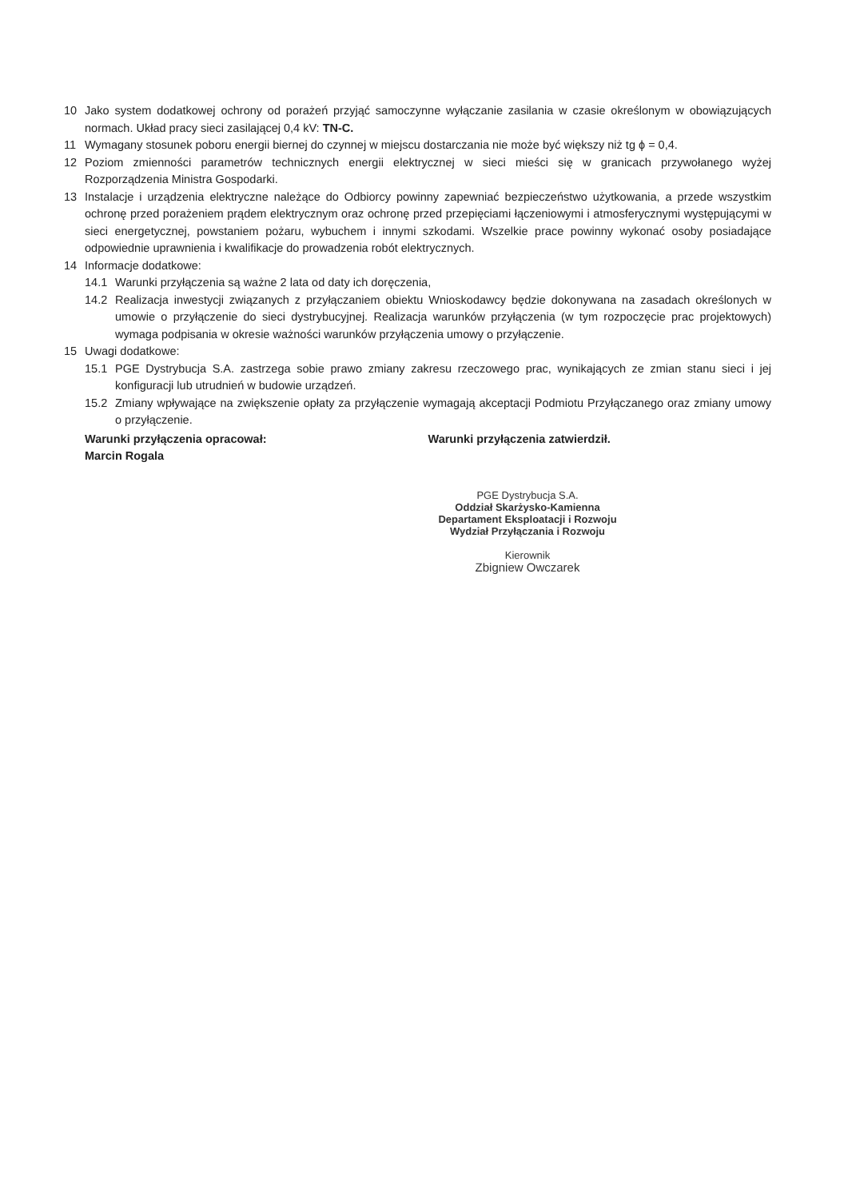10 Jako system dodatkowej ochrony od porażeń przyjąć samoczynne wyłączanie zasilania w czasie określonym w obowiązujących normach. Układ pracy sieci zasilającej 0,4 kV: TN-C.
11 Wymagany stosunek poboru energii biernej do czynnej w miejscu dostarczania nie może być większy niż tg ϕ = 0,4.
12 Poziom zmienności parametrów technicznych energii elektrycznej w sieci mieści się w granicach przywołanego wyżej Rozporządzenia Ministra Gospodarki.
13 Instalacje i urządzenia elektryczne należące do Odbiorcy powinny zapewniać bezpieczeństwo użytkowania, a przede wszystkim ochronę przed porażeniem prądem elektrycznym oraz ochronę przed przepięciami łączeniowymi i atmosferycznymi występującymi w sieci energetycznej, powstaniem pożaru, wybuchem i innymi szkodami. Wszelkie prace powinny wykonać osoby posiadające odpowiednie uprawnienia i kwalifikacje do prowadzenia robót elektrycznych.
14 Informacje dodatkowe:
14.1 Warunki przyłączenia są ważne 2 lata od daty ich doręczenia,
14.2 Realizacja inwestycji związanych z przyłączaniem obiektu Wnioskodawcy będzie dokonywana na zasadach określonych w umowie o przyłączenie do sieci dystrybucyjnej. Realizacja warunków przyłączenia (w tym rozpoczęcie prac projektowych) wymaga podpisania w okresie ważności warunków przyłączenia umowy o przyłączenie.
15 Uwagi dodatkowe:
15.1 PGE Dystrybucja S.A. zastrzega sobie prawo zmiany zakresu rzeczowego prac, wynikających ze zmian stanu sieci i jej konfiguracji lub utrudnień w budowie urządzeń.
15.2 Zmiany wpływające na zwiększenie opłaty za przyłączenie wymagają akceptacji Podmiotu Przyłączanego oraz zmiany umowy o przyłączenie.
Warunki przyłączenia opracował:
Marcin Rogala
Warunki przyłączenia zatwierdził.
PGE Dystrybucja S.A.
Oddział Skarżysko-Kamienna
Departament Eksploatacji i Rozwoju
Wydział Przyłączania i Rozwoju
Kierownik
Zbigniew Owczarek